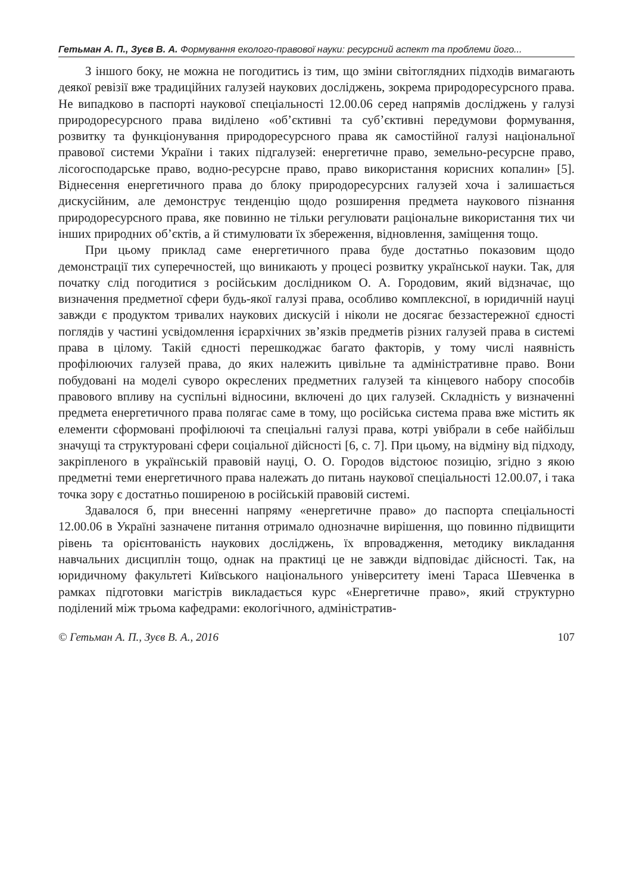Гетьман А. П., Зуєв В. А. Формування еколого-правової науки: ресурсний аспект та проблеми його...
З іншого боку, не можна не погодитись із тим, що зміни світоглядних підходів вимагають деякої ревізії вже традиційних галузей наукових досліджень, зокрема природоресурсного права. Не випадково в паспорті наукової спеціальності 12.00.06 серед напрямів досліджень у галузі природоресурсного права виділено «об’єктивні та суб’єктивні передумови формування, розвитку та функціонування природоресурсного права як самостійної галузі національної правової системи України і таких підгалузей: енергетичне право, земельно-ресурсне право, лісогосподарське право, водно-ресурсне право, право використання корисних копалин» [5]. Віднесення енергетичного права до блоку природоресурсних галузей хоча і залишається дискусійним, але демонструє тенденцію щодо розширення предмета наукового пізнання природоресурсного права, яке повинно не тільки регулювати раціональне використання тих чи інших природних об’єктів, а й стимулювати їх збереження, відновлення, заміщення тощо.
При цьому приклад саме енергетичного права буде достатньо показовим щодо демонстрації тих суперечностей, що виникають у процесі розвитку української науки. Так, для початку слід погодитися з російським дослідником О. А. Городовим, який відзначає, що визначення предметної сфери будь-якої галузі права, особливо комплексної, в юридичній науці завжди є продуктом тривалих наукових дискусій і ніколи не досягає беззастережної єдності поглядів у частині усвідомлення ієрархічних зв’язків предметів різних галузей права в системі права в цілому. Такій єдності перешкоджає багато факторів, у тому числі наявність профілюючих галузей права, до яких належить цивільне та адміністративне право. Вони побудовані на моделі суворо окреслених предметних галузей та кінцевого набору способів правового впливу на суспільні відносини, включені до цих галузей. Складність у визначенні предмета енергетичного права полягає саме в тому, що російська система права вже містить як елементи сформовані профілюючі та спеціальні галузі права, котрі увібрали в себе найбільш значущі та структуровані сфери соціальної дійсності [6, с. 7]. При цьому, на відміну від підходу, закріпленого в українській правовій науці, О. О. Городов відстоює позицію, згідно з якою предметні теми енергетичного права належать до питань наукової спеціальності 12.00.07, і така точка зору є достатньо поширеною в російській правовій системі.
Здавалося б, при внесенні напряму «енергетичне право» до паспорта спеціальності 12.00.06 в Україні зазначене питання отримало однозначне вирішення, що повинно підвищити рівень та орієнтованість наукових досліджень, їх впровадження, методику викладання навчальних дисциплін тощо, однак на практиці це не завжди відповідає дійсності. Так, на юридичному факультеті Київського національного університету імені Тараса Шевченка в рамках підготовки магістрів викладається курс «Енергетичне право», який структурно поділений між трьома кафедрами: екологічного, адміністратив-
© Гетьман А. П., Зуєв В. А., 2016 107